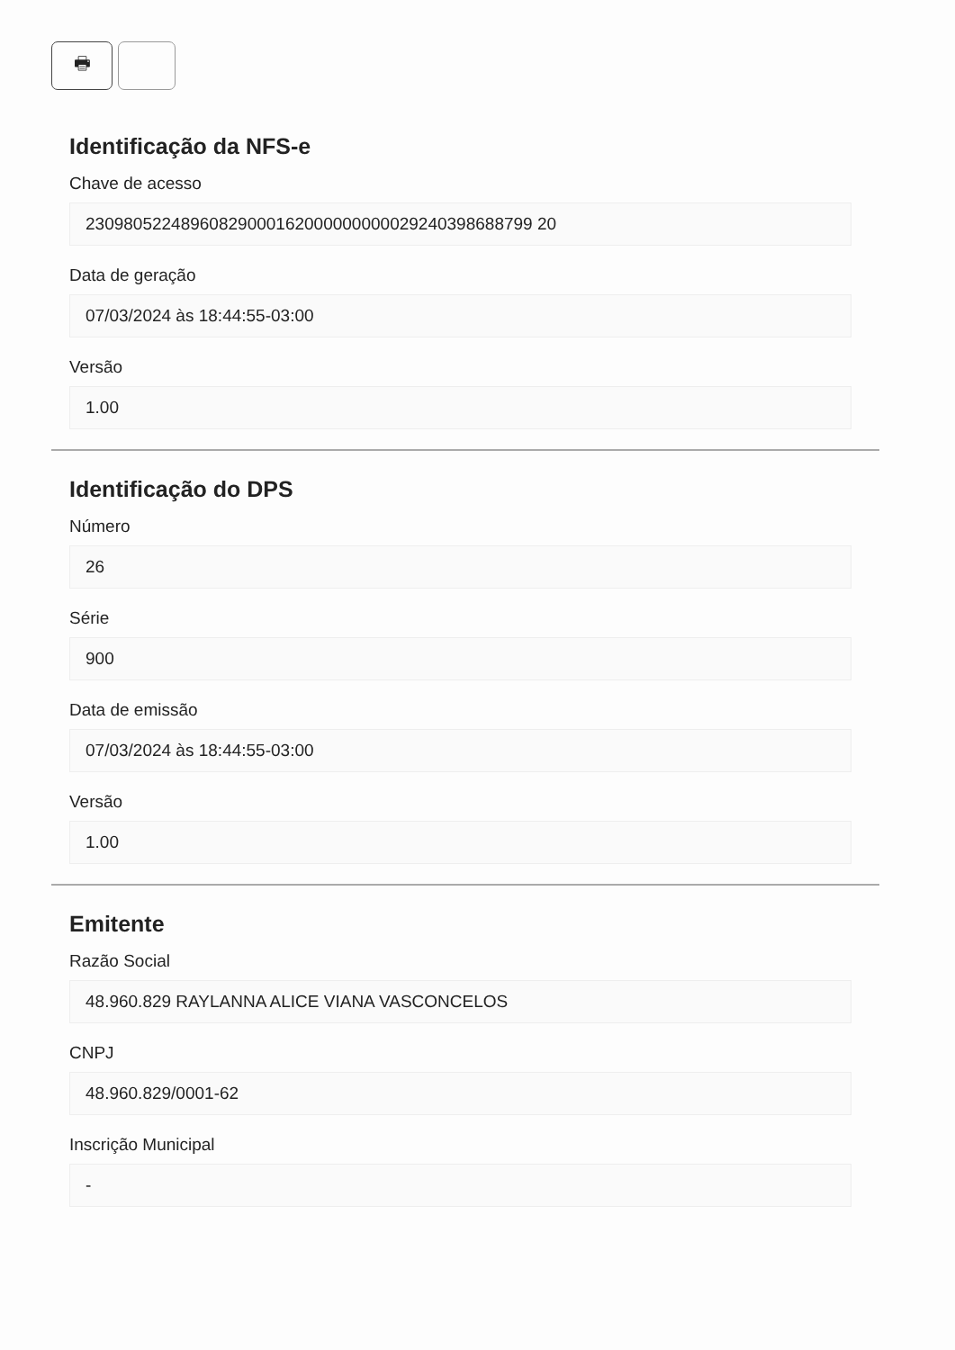🖶
Identificação da NFS-e
Chave de acesso
23098052248960829000162000000000029240398688799 20
Data de geração
07/03/2024 às 18:44:55-03:00
Versão
1.00
Identificação do DPS
Número
26
Série
900
Data de emissão
07/03/2024 às 18:44:55-03:00
Versão
1.00
Emitente
Razão Social
48.960.829 RAYLANNA ALICE VIANA VASCONCELOS
CNPJ
48.960.829/0001-62
Inscrição Municipal
-